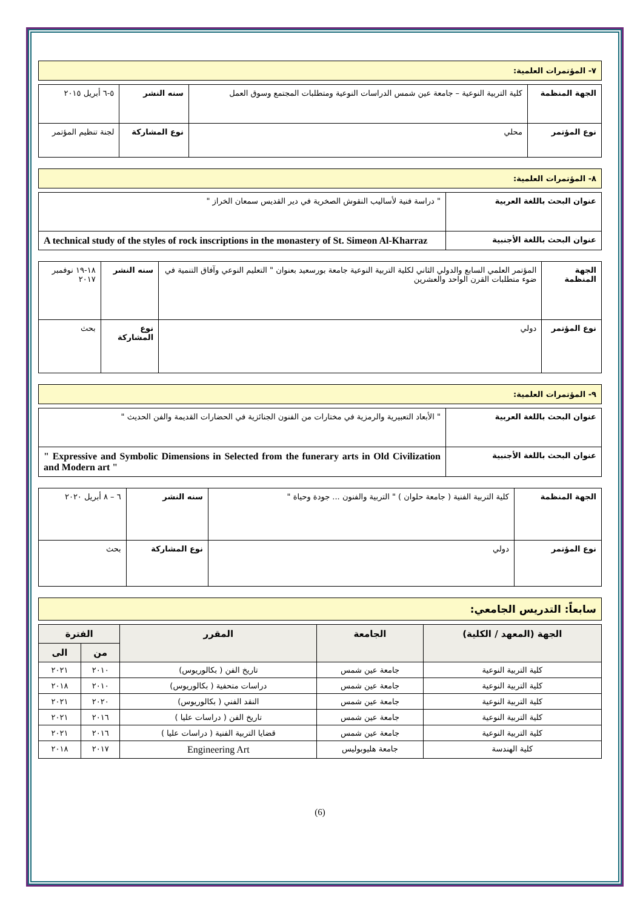٧- المؤتمرات العلمية:
| الجهة المنظمة | كلية التربية النوعية – جامعة عين شمس الدراسات النوعية ومتطلبات المجتمع وسوق العمل | سنه النشر | ٥-٦ أبريل ٢٠١٥ |
| نوع المؤتمر | محلي | نوع المشاركة | لجنة تنظيم المؤتمر |
٨- المؤتمرات العلمية:
| عنوان البحث باللغة العربية | " دراسة فنية لأساليب النقوش الصخرية في دير القديس سمعان الخراز " |
| عنوان البحث باللغة الأجنبية | A technical study of the styles of rock inscriptions in the monastery of St. Simeon Al-Kharraz |
| الجهة المنظمة | المؤتمر العلمي السابع والدولي الثاني لكلية التربية النوعية جامعة بورسعيد بعنوان " التعليم النوعي وآفاق التنمية في ضوء متطلبات القرن الواحد والعشرين | سنه النشر | ١٨-١٩ نوفمبر ٢٠١٧ |
| نوع المؤتمر | دولي | نوع المشاركة | بحث |
٩- المؤتمرات العلمية:
| عنوان البحث باللغة العربية | " الأبعاد التعبيرية والرمزية في مختارات من الفنون الجنائزية في الحضارات القديمة والفن الحديث " |
| عنوان البحث باللغة الأجنبية | " Expressive and Symbolic Dimensions in Selected from the funerary arts in Old Civilization and Modern art " |
| الجهة المنظمة | كلية التربية الفنية ( جامعة حلوان ) " التربية والفنون ... جودة وحياة " | سنه النشر | ٦ – ٨ أبريل ٢٠٢٠ |
| نوع المؤتمر | دولي | نوع المشاركة | بحث |
سابعاً: التدريس الجامعي:
| الجهة (المعهد / الكلية) | الجامعة | المقرر | الفترة | |
| --- | --- | --- | --- | --- |
| | | | من | الى |
| كلية التربية النوعية | جامعة عين شمس | تاريخ الفن ( بكالوريوس) | ٢٠١٠ | ٢٠٢١ |
| كلية التربية النوعية | جامعة عين شمس | دراسات متحفية ( بكالوريوس) | ٢٠١٠ | ٢٠١٨ |
| كلية التربية النوعية | جامعة عين شمس | النقد الفني ( بكالوريوس) | ٢٠٢٠ | ٢٠٢١ |
| كلية التربية النوعية | جامعة عين شمس | تاريخ الفن ( دراسات عليا ) | ٢٠١٦ | ٢٠٢١ |
| كلية التربية النوعية | جامعة عين شمس | قضايا التربية الفنية ( دراسات عليا ) | ٢٠١٦ | ٢٠٢١ |
| كلية الهندسة | جامعة هليوبوليس | Engineering Art | ٢٠١٧ | ٢٠١٨ |
(6)